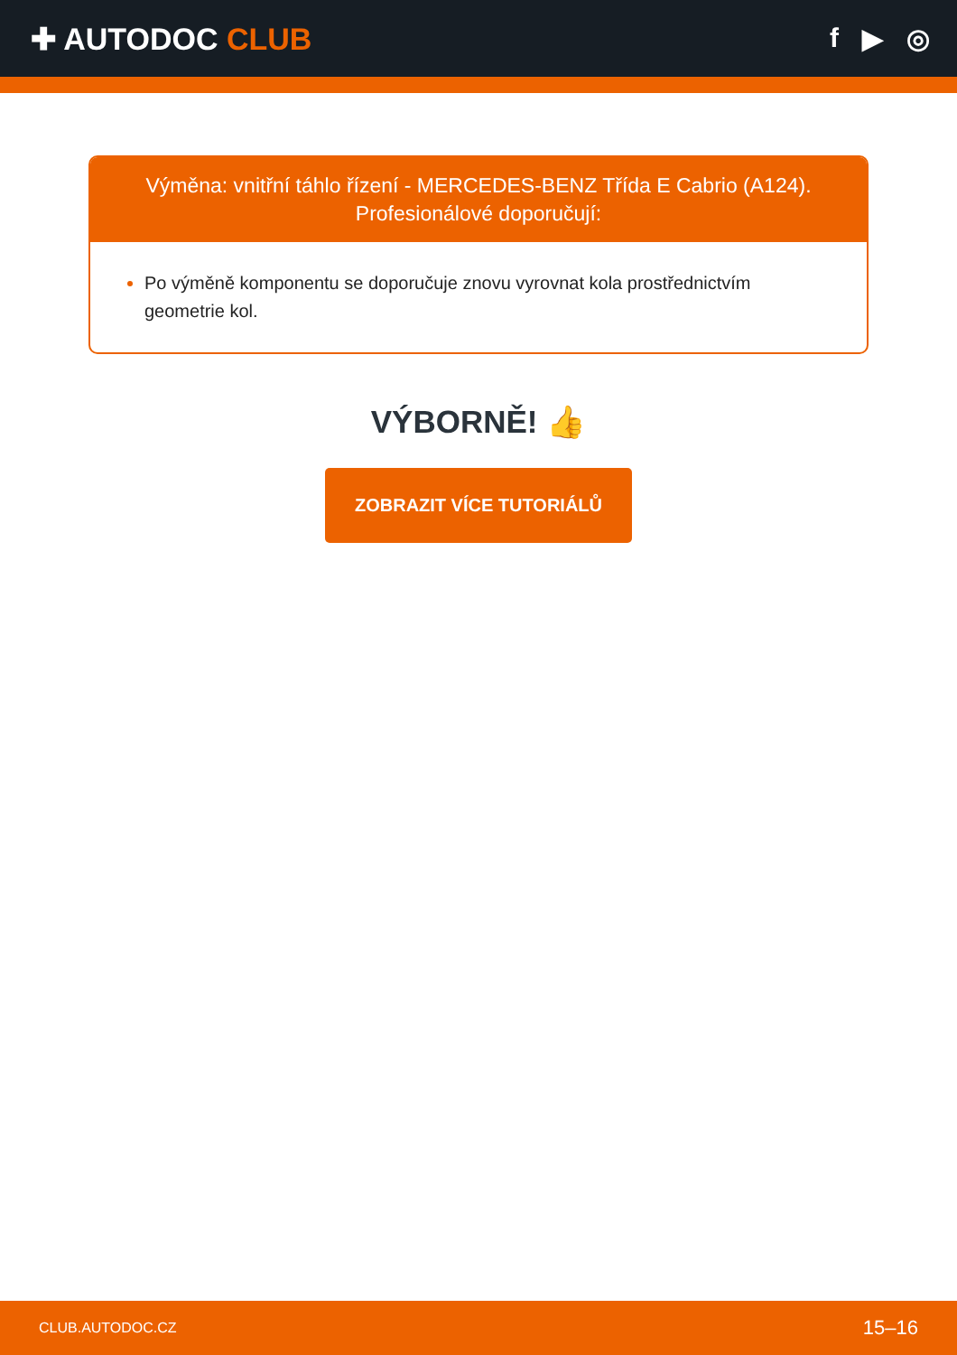✚ AUTODOC CLUB f ▶ ◎
Výměna: vnitřní táhlo řízení - MERCEDES-BENZ Třída E Cabrio (A124).
Profesionálové doporučují:
Po výměně komponentu se doporučuje znovu vyrovnat kola prostřednictvím geometrie kol.
VÝBORNĚ! 👍
ZOBRAZIT VÍCE TUTORIÁLŮ
CLUB.AUTODOC.CZ 15–16